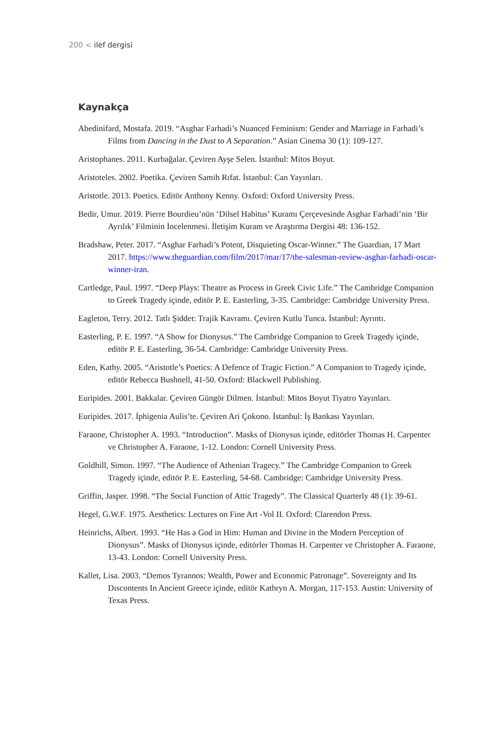200 < ilef dergisi
Kaynakça
Abedinifard, Mostafa. 2019. “Asghar Farhadi’s Nuanced Feminism: Gender and Marriage in Farhadi’s Films from Dancing in the Dust to A Separation.” Asian Cinema 30 (1): 109-127.
Aristophanes. 2011. Kurbağalar. Çeviren Ayşe Selen. İstanbul: Mitos Boyut.
Aristoteles. 2002. Poetika. Çeviren Samih Rıfat. İstanbul: Can Yayınları.
Aristotle. 2013. Poetics. Editör Anthony Kenny. Oxford: Oxford University Press.
Bedir, Umur. 2019. Pierre Bourdieu’nün ‘Dilsel Habitus’ Kuramı Çerçevesinde Asghar Farhadi’nin ‘Bir Ayrılık’ Filminin İncelenmesi. İletişim Kuram ve Araştırma Dergisi 48: 136-152.
Bradshaw, Peter. 2017. “Asghar Farhadi’s Potent, Disquieting Oscar-Winner.” The Guardian, 17 Mart 2017. https://www.theguardian.com/film/2017/mar/17/the-salesman-review-asghar-farhadi-oscar-winner-iran.
Cartledge, Paul. 1997. “Deep Plays: Theatre as Process in Greek Civic Life.” The Cambridge Companion to Greek Tragedy içinde, editör P. E. Easterling, 3-35. Cambridge: Cambridge University Press.
Eagleton, Terry. 2012. Tatlı Şiddet: Trajik Kavramı. Çeviren Kutlu Tunca. İstanbul: Ayrıntı.
Easterling, P. E. 1997. “A Show for Dionysus.” The Cambridge Companion to Greek Tragedy içinde, editör P. E. Easterling, 36-54. Cambridge: Cambridge University Press.
Eden, Kathy. 2005. “Aristotle’s Poetics: A Defence of Tragic Fiction.” A Companion to Tragedy içinde, editör Rebecca Bushnell, 41-50. Oxford: Blackwell Publishing.
Euripides. 2001. Bakkalar. Çeviren Güngör Dilmen. İstanbul: Mitos Boyut Tiyatro Yayınları.
Euripides. 2017. İphigenia Aulis’te. Çeviren Ari Çokono. İstanbul: İş Bankası Yayınları.
Faraone, Christopher A. 1993. “Introduction”. Masks of Dionysus içinde, editörler Thomas H. Carpenter ve Christopher A. Faraone, 1-12. London: Cornell University Press.
Goldhill, Simon. 1997. “The Audience of Athenian Tragecy.” The Cambridge Companion to Greek Tragedy içinde, editör P. E. Easterling, 54-68. Cambridge: Cambridge University Press.
Griffin, Jasper. 1998. “The Social Function of Attic Tragedy”. The Classical Quarterly 48 (1): 39-61.
Hegel, G.W.F. 1975. Aesthetics: Lectures on Fine Art -Vol II. Oxford: Clarendon Press.
Heinrichs, Albert. 1993. “He Has a God in Him: Human and Divine in the Modern Perception of Dionysus”. Masks of Dionysus içinde, editörler Thomas H. Carpenter ve Christopher A. Faraone, 13-43. London: Cornell University Press.
Kallet, Lisa. 2003. “Demos Tyrannos: Wealth, Power and Economic Patronage”. Sovereignty and Its Dıscontents In Ancient Greece içinde, editör Kathryn A. Morgan, 117-153. Austin: University of Texas Press.